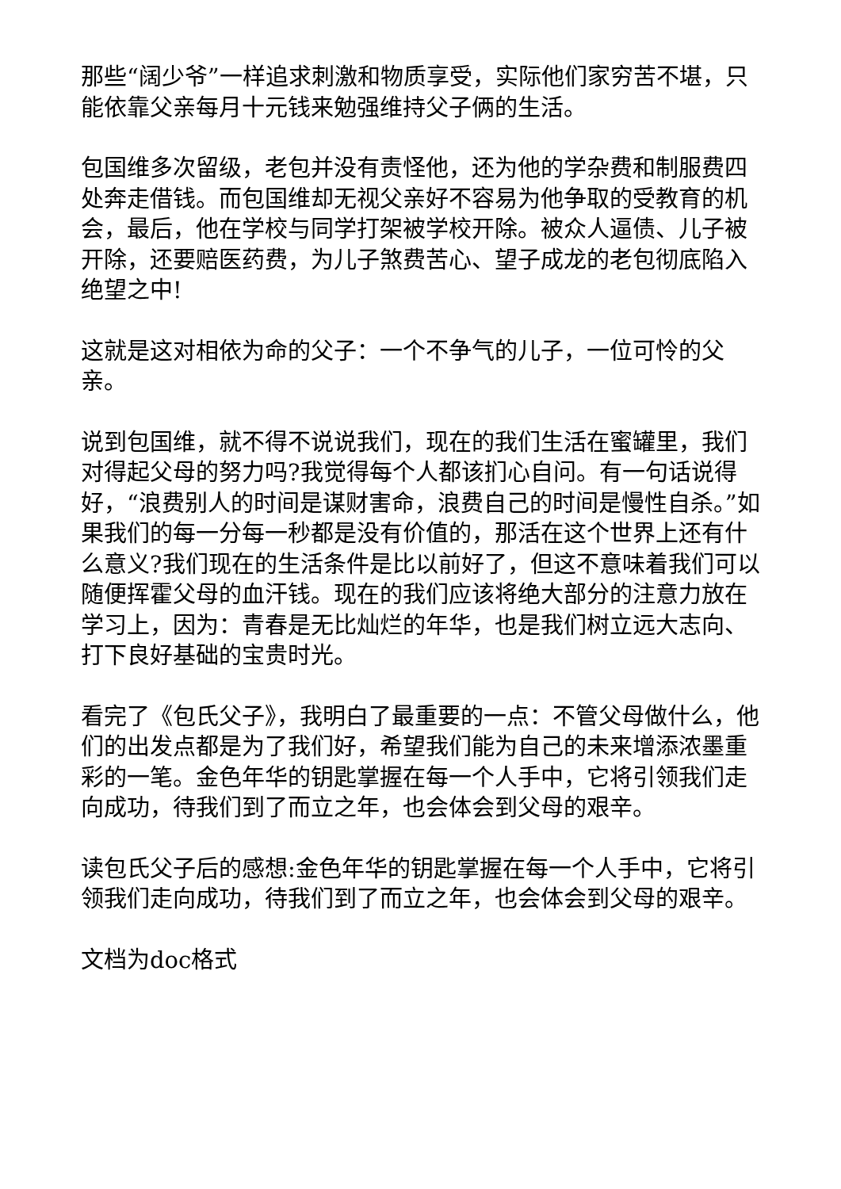那些“阔少爷”一样追求刺激和物质享受，实际他们家穷苦不堪，只能依靠父亲每月十元钱来勉强维持父子俩的生活。
包国维多次留级，老包并没有责怪他，还为他的学杂费和制服费四处奔走借钱。而包国维却无视父亲好不容易为他争取的受教育的机会，最后，他在学校与同学打架被学校开除。被众人逼债、儿子被开除，还要赔医药费，为儿子煞费苦心、望子成龙的老包彻底陷入绝望之中!
这就是这对相依为命的父子：一个不争气的儿子，一位可怜的父亲。
说到包国维，就不得不说说我们，现在的我们生活在蜜罐里，我们对得起父母的努力吗?我觉得每个人都该扪心自问。有一句话说得好，“浪费别人的时间是谋财害命，浪费自己的时间是慢性自杀。”如果我们的每一分每一秒都是没有价值的，那活在这个世界上还有什么意义?我们现在的生活条件是比以前好了，但这不意味着我们可以随便挥霍父母的血汗钱。现在的我们应该将绝大部分的注意力放在学习上，因为：青春是无比灿烂的年华，也是我们树立远大志向、打下良好基础的宝贵时光。
看完了《包氏父子》，我明白了最重要的一点：不管父母做什么，他们的出发点都是为了我们好，希望我们能为自己的未来增添浓墨重彩的一笔。金色年华的钥匙掌握在每一个人手中，它将引领我们走向成功，待我们到了而立之年，也会体会到父母的艰辛。
读包氏父子后的感想:金色年华的钥匙掌握在每一个人手中，它将引领我们走向成功，待我们到了而立之年，也会体会到父母的艰辛。
文档为doc格式